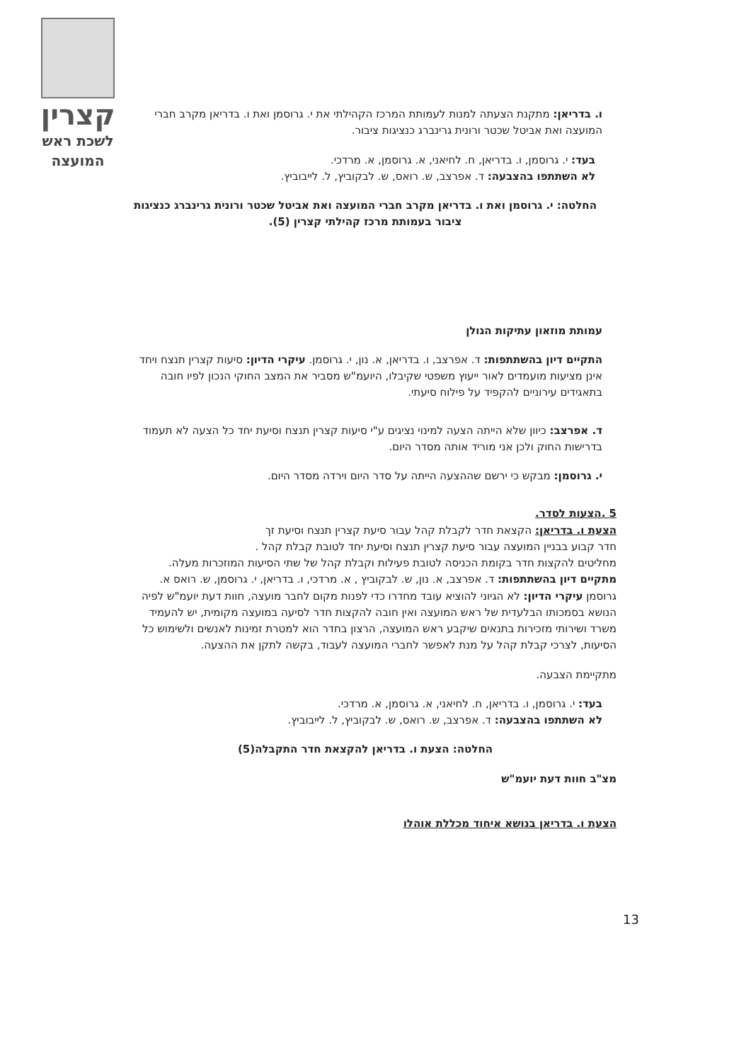קצרין
לשכת ראש
המועצה
ו. בדריאן: מתקנת הצעתה למנות לעמותת המרכז הקהילתי את י. גרוסמן ואת ו. בדריאן מקרב חברי המועצה ואת אביטל שכטר ורונית גרינברג כנציגות ציבור.
בעד: י. גרוסמן, ו. בדריאן, ח. לחיאני, א. גרוסמן, א. מרדכי.
לא השתתפו בהצבעה: ד. אפרצב, ש. רואס, ש. לבקוביץ, ל. לייבוביץ.
החלטה: י. גרוסמן ואת ו. בדריאן מקרב חברי המועצה ואת אביטל שכטר ורונית גרינברג כנציגות ציבור בעמותת מרכז קהילתי קצרין (5).
עמותת מוזאון עתיקות הגולן
התקיים דיון בהשתתפות: ד. אפרצב, ו. בדריאן, א. נון, י. גרוסמן. עיקרי הדיון: סיעות קצרין תנצח ויחד אינן מציעות מועמדים לאור ייעוץ משפטי שקיבלו, היועמ"ש מסביר את המצב החוקי הנכון לפיו חובה בתאגידים עירוניים להקפיד על פילוח סיעתי.
ד. אפרצב: כיוון שלא הייתה הצעה למינוי נציגים ע"י סיעות קצרין תנצח וסיעת יחד כל הצעה לא תעמוד בדרישות החוק ולכן אני מוריד אותה מסדר היום.
י. גרוסמן: מבקש כי ירשם שההצעה הייתה על סדר היום וירדה מסדר היום.
5 .הצעות לסדר.
הצעת ו. בדריאן: הקצאת חדר לקבלת קהל עבור סיעת קצרין תנצח וסיעת זך
חדר קבוע בבניין המועצה עבור סיעת קצרין תנצח וסיעת יחד לטובת קבלת קהל .
מחליטים להקצות חדר בקומת הכניסה לטובת פעילות וקבלת קהל של שתי הסיעות המוזכרות מעלה.
מתקיים דיון בהשתתפות: ד. אפרצב, א. נון, ש. לבקוביץ , א. מרדכי, ו. בדריאן, י. גרוסמן, ש. רואס א. גרוסמן עיקרי הדיון: לא הגיוני להוציא עובד מחדרו כדי לפנות מקום לחבר מועצה, חוות דעת יועמ"ש לפיה הנושא בסמכותו הבלעדית של ראש המועצה ואין חובה להקצות חדר לסיעה במועצה מקומית, יש להעמיד משרד ושירותי מזכירות בתנאים שיקבע ראש המועצה, הרצון בחדר הוא למטרת זמינות לאנשים ולשימוש כל הסיעות, לצרכי קבלת קהל על מנת לאפשר לחברי המועצה לעבוד, בקשה לתקן את ההצעה.
מתקיימת הצבעה.
בעד: י. גרוסמן, ו. בדריאן, ח. לחיאני, א. גרוסמן, א. מרדכי.
לא השתתפו בהצבעה: ד. אפרצב, ש. רואס, ש. לבקוביץ, ל. לייבוביץ.
החלטה: הצעת ו. בדריאן להקצאת חדר התקבלה(5)
מצ"ב חוות דעת יועמ"ש
הצעת ו. בדריאן בנושא איחוד מכללת אוהלו
13